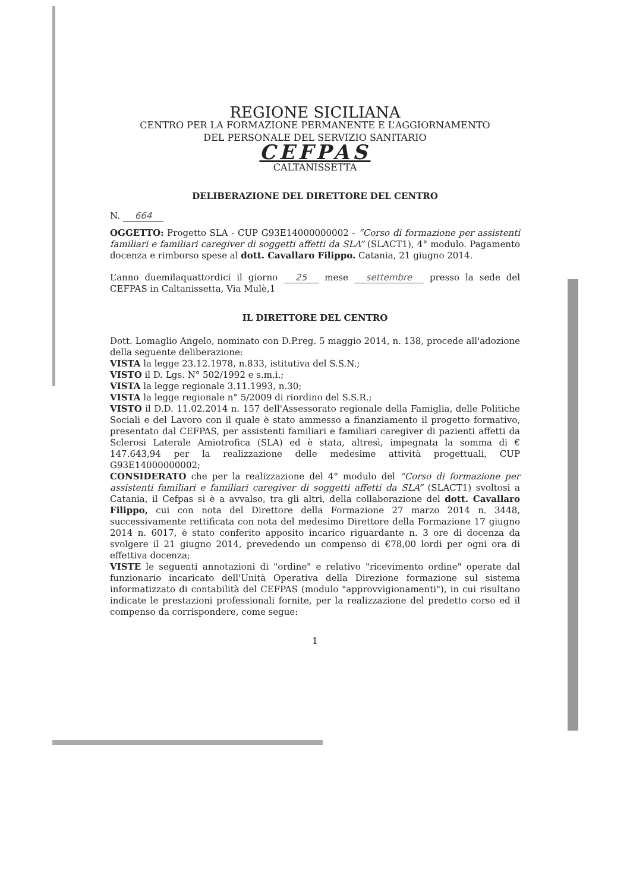REGIONE SICILIANA
CENTRO PER LA FORMAZIONE PERMANENTE E L’AGGIORNAMENTO
DEL PERSONALE DEL SERVIZIO SANITARIO
CEFPAS
CALTANISSETTA
DELIBERAZIONE DEL DIRETTORE DEL CENTRO
N. 664
OGGETTO: Progetto SLA - CUP G93E14000000002 - “Corso di formazione per assistenti familiari e familiari caregiver di soggetti affetti da SLA” (SLACT1), 4° modulo. Pagamento docenza e rimborso spese al dott. Cavallaro Filippo. Catania, 21 giugno 2014.
L’anno duemilaquattordici il giorno 25 mese settembre presso la sede del CEFPAS in Caltanissetta, Via Mulè,1
IL DIRETTORE DEL CENTRO
Dott. Lomaglio Angelo, nominato con D.P.reg. 5 maggio 2014, n. 138, procede all'adozione della seguente deliberazione:
VISTA la legge 23.12.1978, n.833, istitutiva del S.S.N.;
VISTO il D. Lgs. N° 502/1992 e s.m.i.;
VISTA la legge regionale 3.11.1993, n.30;
VISTA la legge regionale n° 5/2009 di riordino del S.S.R.;
VISTO il D.D. 11.02.2014 n. 157 dell'Assessorato regionale della Famiglia, delle Politiche Sociali e del Lavoro con il quale è stato ammesso a finanziamento il progetto formativo, presentato dal CEFPAS, per assistenti familiari e familiari caregiver di pazienti affetti da Sclerosi Laterale Amiotrofica (SLA) ed è stata, altresì, impegnata la somma di € 147.643,94 per la realizzazione delle medesime attività progettuali, CUP G93E14000000002;
CONSIDERATO che per la realizzazione del 4° modulo del “Corso di formazione per assistenti familiari e familiari caregiver di soggetti affetti da SLA” (SLACT1) svoltosi a Catania, il Cefpas si è a avvalso, tra gli altri, della collaborazione del dott. Cavallaro Filippo, cui con nota del Direttore della Formazione 27 marzo 2014 n. 3448, successivamente rettificata con nota del medesimo Direttore della Formazione 17 giugno 2014 n. 6017, è stato conferito apposito incarico riguardante n. 3 ore di docenza da svolgere il 21 giugno 2014, prevedendo un compenso di €78,00 lordi per ogni ora di effettiva docenza;
VISTE le seguenti annotazioni di "ordine" e relativo "ricevimento ordine" operate dal funzionario incaricato dell'Unità Operativa della Direzione formazione sul sistema informatizzato di contabilità del CEFPAS (modulo "approvvigionamenti"), in cui risultano indicate le prestazioni professionali fornite, per la realizzazione del predetto corso ed il compenso da corrispondere, come segue:
1